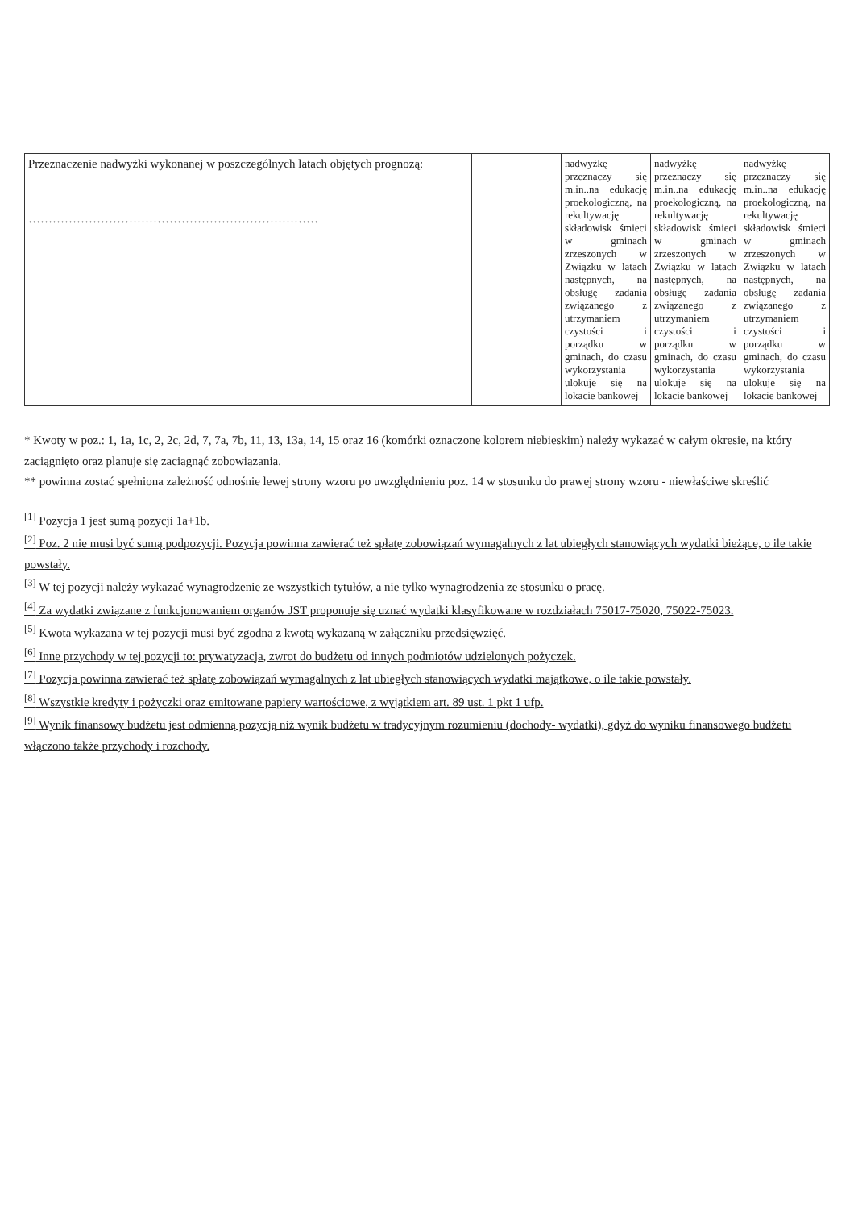| Przeznaczenie nadwyżki wykonanej w poszczególnych latach objętych prognozą: ……………………………………………………………… | | nadwyżkę przeznaczy się m.in..na edukację proekologiczną, na rekultywację składowisk śmieci w gminach zrzeszonych w Związku w latach następnych, na obsługę zadania związanego z utrzymaniem czystości i porządku w gminach, do czasu wykorzystania ulokuje się na lokacie bankowej | nadwyżkę przeznaczy się m.in..na edukację proekologiczną, na rekultywację składowisk śmieci w gminach zrzeszonych w Związku w latach następnych, na obsługę zadania związanego z utrzymaniem czystości i porządku w gminach, do czasu wykorzystania ulokuje się na lokacie bankowej | nadwyżkę przeznaczy się m.in..na edukację proekologiczną, na rekultywację składowisk śmieci w gminach zrzeszonych w Związku w latach następnych, na obsługę zadania związanego z utrzymaniem czystości i porządku w gminach, do czasu wykorzystania ulokuje się na lokacie bankowej |
* Kwoty w poz.: 1, 1a, 1c, 2, 2c, 2d, 7, 7a, 7b, 11, 13, 13a, 14, 15 oraz 16 (komórki oznaczone kolorem niebieskim) należy wykazać w całym okresie, na który zaciągnięto oraz planuje się zaciągnąć zobowiązania.
** powinna zostać spełniona zależność odnośnie lewej strony wzoru po uwzględnieniu poz. 14 w stosunku do prawej strony wzoru - niewłaściwe skreślić
<sup>[1]</sup> Pozycja 1 jest sumą pozycji 1a+1b.
<sup>[2]</sup> Poz. 2 nie musi być sumą podpozycji. Pozycja powinna zawierać też spłatę zobowiązań wymagalnych z lat ubiegłych stanowiących wydatki bieżące, o ile takie powstały.
<sup>[3]</sup> W tej pozycji należy wykazać wynagrodzenie ze wszystkich tytułów, a nie tylko wynagrodzenia ze stosunku o pracę.
<sup>[4]</sup> Za wydatki związane z funkcjonowaniem organów JST proponuje się uznać wydatki klasyfikowane w rozdziałach 75017-75020, 75022-75023.
<sup>[5]</sup> Kwota wykazana w tej pozycji musi być zgodna z kwotą wykazaną w załączniku przedsięwzięć.
<sup>[6]</sup> Inne przychody w tej pozycji to: prywatyzacja, zwrot do budżetu od innych podmiotów udzielonych pożyczek.
<sup>[7]</sup> Pozycja powinna zawierać też spłatę zobowiązań wymagalnych z lat ubiegłych stanowiących wydatki majątkowe, o ile takie powstały.
<sup>[8]</sup> Wszystkie kredyty i pożyczki oraz emitowane papiery wartościowe, z wyjątkiem art. 89 ust. 1 pkt 1 ufp.
<sup>[9]</sup> Wynik finansowy budżetu jest odmienną pozycją niż wynik budżetu w tradycyjnym rozumieniu (dochody- wydatki), gdyż do wyniku finansowego budżetu włączono także przychody i rozchody.